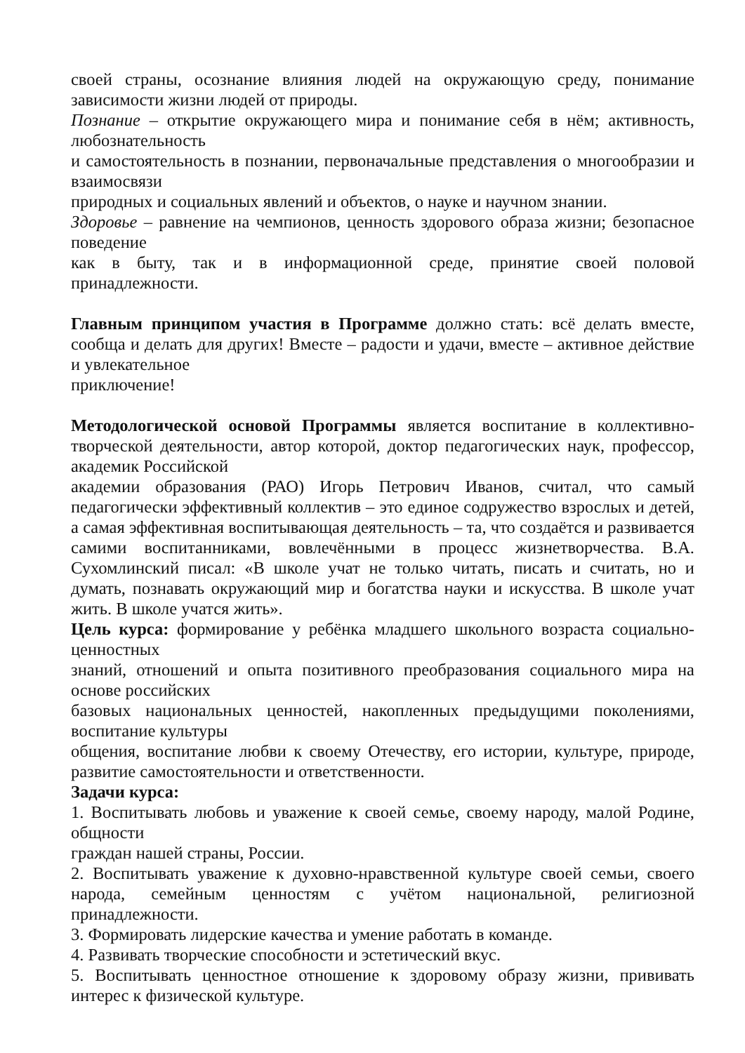своей страны, осознание влияния людей на окружающую среду, понимание зависимости жизни людей от природы.
Познание – открытие окружающего мира и понимание себя в нём; активность, любознательность
и самостоятельность в познании, первоначальные представления о многообразии и взаимосвязи
природных и социальных явлений и объектов, о науке и научном знании.
Здоровье – равнение на чемпионов, ценность здорового образа жизни; безопасное поведение
как в быту, так и в информационной среде, принятие своей половой принадлежности.
Главным принципом участия в Программе должно стать: всё делать вместе, сообща и делать для других! Вместе – радости и удачи, вместе – активное действие и увлекательное
приключение!
Методологической основой Программы является воспитание в коллективно-творческой деятельности, автор которой, доктор педагогических наук, профессор, академик Российской
академии образования (РАО) Игорь Петрович Иванов, считал, что самый педагогически эффективный коллектив – это единое содружество взрослых и детей, а самая эффективная воспитывающая деятельность – та, что создаётся и развивается самими воспитанниками, вовлечёнными в процесс жизнетворчества. В.А. Сухомлинский писал: «В школе учат не только читать, писать и считать, но и думать, познавать окружающий мир и богатства науки и искусства. В школе учат жить. В школе учатся жить».
Цель курса: формирование у ребёнка младшего школьного возраста социально-ценностных
знаний, отношений и опыта позитивного преобразования социального мира на основе российских
базовых национальных ценностей, накопленных предыдущими поколениями, воспитание культуры
общения, воспитание любви к своему Отечеству, его истории, культуре, природе, развитие самостоятельности и ответственности.
Задачи курса:
1. Воспитывать любовь и уважение к своей семье, своему народу, малой Родине, общности
граждан нашей страны, России.
2. Воспитывать уважение к духовно-нравственной культуре своей семьи, своего народа, семейным ценностям с учётом национальной, религиозной принадлежности.
3. Формировать лидерские качества и умение работать в команде.
4. Развивать творческие способности и эстетический вкус.
5. Воспитывать ценностное отношение к здоровому образу жизни, прививать интерес к физической культуре.